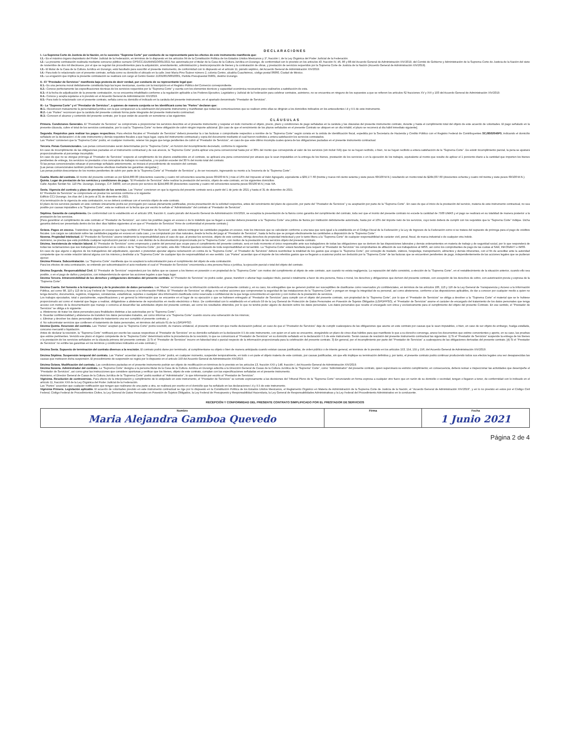DECLARACIONES
I.- La Suprema Corte de Justicia de la Nación, en lo sucesivo "Suprema Corte" por conducto de su representante para los efectos de este instrumento manifiesta que:
I.1.- Es el máximo órgano depositario del Poder Judicial de la Federación, en términos de lo dispuesto en los artículos 94 de la Constitución Política de los Estados Unidos Mexicanos y 1º, fracción I, de la Ley Orgánica del Poder Judicial de la Federación.
I.2.- La presente contratación realizada mediante concurso público sumario CPS/CCJDURANGO/001/2021 fue autorizada por el titular de la Casa de la Cultura Jurídica en Durango, de conformidad con lo previsto en los artículos 43, fracción IV, 46, 86 y 88 del Acuerdo General de Administración XIV/2019, del Comité de Gobierno y Administración de la Suprema Corte de Justicia de la Nación del siete de noviembre de dos mil diecinueve, por el que se regulan los procedimientos para la adquisición, arrendamiento, administración y desincorporación de bienes y la contratación de obras, y prestación de servicios requeridos por la Suprema Corte de Justicia de la Nación (Acuerdo General de Administración XIV/2019).
I.3.- El titular de la Casa de la Cultura Jurídica en Durango, está facultado para suscribir el presente instrumento, de conformidad con lo dispuesto en el artículo 11, párrafo séptimo, del Acuerdo General de Administración XIV/2019.
I.4.- Para todo lo relacionado con el presente contrato, señala como su domicilio el ubicado en la calle José María Pino Suárez número 2, colonia Centro, alcaldía Cuauhtémoc, código postal 06060, Ciudad de México.
I.5.- La erogación que implica la presente contratación se realizará con cargo al Centro Gestor 21331001S0010001, Partida Presupuestal 35801, destino Durango.
II.- El "Prestador de Servicios" manifiesta bajo protesta de decir verdad, por conducto de su representante legal que:
II.1.- Es una persona moral debidamente constituida bajo las leyes mexicanas, cuenta con la inscripción en el Registro Público del Comercio correspondiente.
II.2.- Conoce perfectamente las especificaciones técnicas de los servicios requeridos por la "Suprema Corte" y cuenta con los elementos técnicos y capacidad económica necesarios para realizarlos a satisfacción de esta.
II.3.- A la fecha de adjudicación de la presente contratación, no se encuentra inhabilitado conforme a la regulación aplicable a los Poderes Ejecutivo, Legislativo y Judicial de la Federación para celebrar contratos, asimismo, no se encuentra en ninguno de los supuestos a que se refieren los artículos 62 fracciones XV y XVI y 193 del Acuerdo General de Administración XIV/2019.
II.4.- Conoce y acepta sujetarse a lo previsto en el Acuerdo General de Administración XIV/2019.
II.5.- Para todo lo relacionado con el presente contrato, señala como su domicilio el indicado en la carátula del presente instrumento, en el apartado denominado "Prestador de Servicios".
III.- La "Suprema Corte" y el "Prestador de Servicios", a quienes de manera conjunta se les identificará como las "Partes" declaran que:
III.1.- Reconocen mutuamente la personalidad jurídica con la que comparecen a la celebración del presente instrumento y manifiestan que todas las comunicaciones que se realicen entre ellas se dirigirán a los domicilios indicados en los antecedentes I.4 y II.5 de este instrumento.
III.2.- Las "Partes" reconocen que la carátula del presente contrato forma parte integrante del presente instrumento contractual.
III.3.- Conocen el alcance y contenido del presente contrato, por lo que están de acuerdo en someterse a las siguientes:
CLÁUSULAS
Primera. Condiciones Generales. El "Prestador de Servicios" se compromete a proporcionar los servicios descritos en el presente instrumento y respetar en todo momento el objeto, precio, plazo y condiciones de pago señaladas en la carátula y las cláusulas del presente instrumento contrato, durante y hasta el cumplimiento total del objeto de este acuerdo de voluntades. El pago señalado en la presente cláusula, cubre el total de los servicios contratados, por lo cual la "Suprema Corte" no tiene obligación de cubrir ningún importe adicional. [En caso de que el vencimiento de los plazos señalados en el presente Contrato se ubiquen en un día inhábil, el plazo se recorrerá al día hábil inmediato siguiente].
Segunda. Requisitos para realizar los pagos respectivos. Para efectos fiscales el "Prestador de Servicios" deberá presentar la o las facturas o comprobante respectivo a nombre de la "Suprema Corte" según consta en la cédula de identificación fiscal, expedida por la Secretaría de Hacienda y Crédito Público con el Registro Federal de Contribuyentes SCJ9502046P5, indicando el domicilio señalado en la declaración I.4 de este instrumento y demás requisitos fiscales a que haya lugar, copia del instrumento contractual y copia del documento mediante el cual fueron recibidos a entera satisfacción los servicios contratados.
Las "Partes" convienen que la "Suprema Corte" podrá, en cualquier momento, retener los pagos que tenga pendientes de cubrir al "Prestador de Servicios", en caso de que este último incumpla cuales quiera de las obligaciones pactadas en el presente instrumento contractual.
Tercera. Penas Convencionales. Las penas convencionales serán determinadas por la "Suprema Corte", en función del incumplimiento decretado, conforme lo siguiente:
En caso de incumplimiento de las obligaciones pactadas en el instrumento contractual y de sus anexos, la "Suprema Corte" podrá aplicar una pena convencional hasta por el 30% del monto que corresponda al valor de los servicios (sin incluir IVA) que no se hayan recibido, o bien, no se hayan recibido a entera satisfacción de la "Suprema Corte". De existir incumplimiento parcial, la pena se ajustará proporcionalmente al porcentaje incumplido.
En caso de que no se otorgue prórroga al "Prestador de Servicios" respecto al cumplimiento de los plazos establecidos en el contrato, se aplicará una pena convencional por atrasos que le sean imputables en la entrega de los bienes, prestación de los servicios o en la ejecución de los trabajos, equivalente al monto que resulte de aplicar el 1 porciento diario a la cantidad que importen los bienes pendientes de entrega, los servicios no prestados o los conceptos de trabajos no realizados, y no podrán exceder del 30 % del monto total del contrato.
Si las penas convencionales rebasan el porcentaje señalado anteriormente, se iniciará el procedimiento de rescisión del contrato.
[Las penas convencionales también podrán hacerse efectivas mediante las garantías otorgadas.]
Las penas podrán descontarse de los montos pendientes de cubrir por parte de la "Suprema Corte" al "Prestador de Servicios" y, de ser necesario, ingresando su monto a la Tesorería de la "Suprema Corte".
Cuarta. Monto del contrato. El monto del presente contrato es por $244,860.00 (doscientos cuarenta y cuatro mil ochocientos sesenta pesos 00/100 M.N.) más el 16% del Impuesto al Valor Agregado, equivalente a $39,177.60 (treinta y nueve mil ciento setenta y siete pesos 60/100 M.N.) resultando un monto total de $284,037.60 (doscientos ochenta y cuatro mil treinta y siete pesos 60/100 M.N.).
Quinta. Lugar de prestación de los servicios y condiciones de pago. "El Prestador de Servicios" debe realizar la prestación del servicio, objeto de este contrato, en los siguientes domicilios:
Calle: Aquiles Serdán No. 110 Pte. Durango, Durango, C.P. 34000, con un precio por servicio de $244,860.00 (doscientos cuarenta y cuatro mil ochocientos sesenta pesos 00/100 M.N.) más IVA.
Sexta. Vigencia del contrato y plazo de prestación de los servicios. Las "Partes" convienen en que la vigencia del presente contrato será a partir del 1 de junio de 2021 y hasta el 31 de diciembre de 2021.
El "Prestador de Servicios" se compromete en prestar los servicios conforme a lo siguiente:
Edificio CCJ Durango, los días del 1 de junio al 31 de diciembre de 2021.
A la terminación de la vigencia de esta contratación, no se deberá continuar con el servicio objeto de este contrato.
El plazo de los servicios pactado en este contrato únicamente podrá ser prorrogado por causas plenamente justificadas, previa presentación de la solicitud respectiva, antes del vencimiento del plazo de ejecución, por parte del "Prestador de Servicios" y su aceptación por parte de la "Suprema Corte". En caso de que el inicio de la prestación del servicio, materia de este instrumento contractual, no sea posible por causas imputables a la "Suprema Corte", esta se realizará en la fecha que por escrito le señale el "Administrador" del contrato al "Prestador de Servicios".
Séptima. Garantía de cumplimiento. De conformidad con lo establecido en el artículo 169, fracción II, cuarto párrafo del Acuerdo General de Administración XIV/2019, se exceptúa la presentación de la fianza como garantía del cumplimiento del contrato, toda vez que el monto del presente contrato no excede la cantidad de 7500 UMAS y el pago se realizará en su totalidad de manera posterior a la prestación de los servicios.
[Para garantizar el cumplimiento de este contrato el "Prestador de Servicios", así como los posibles pagos en exceso o de lo indebido que se llegan a suscitar deberá presentar a la "Suprema Corte" una póliza de fianza por institución debidamente autorizada, hasta por el 10% del importe neto de los servicios, cuyo texto deberá de cumplir con los requisitos que la "Suprema Corte" indique. Dicha garantía deberá ser presentada dentro de los diez días hábiles siguientes al en que el "Prestador de Servicios" firme de conformidad el presente contrato.]
Octava. Pagos en exceso. Tratándose de pagos en exceso que haya recibido el "Prestador de Servicios", este deberá reintegrar las cantidades pagadas en exceso, más los intereses que se calcularán conforme a una tasa que será igual a la establecida en el Código Fiscal de la Federación y la Ley de Ingresos de la Federación como si se tratara del supuesto de prórroga para el pago de créditos fiscales. Los cargos se calcularán sobre las cantidades pagadas en exceso en cada caso, y se computarán por días naturales, desde la fecha del pago al "Prestador de Servicios", hasta la fecha que se pongan efectivamente las cantidades a disposición de la "Suprema Corte".
Novena. Propiedad Intelectual. El "Prestador de Servicios" asume totalmente la responsabilidad para el caso de que, al prestar los servicios, objeto de este contrato, infrinja derechos de propiedad intelectual y por lo tanto libera a la "Suprema Corte" de cualquier responsabilidad de carácter civil, penal, fiscal, de marca industrial o de cualquier otra índole.
Asimismo, se precisa que está prohibida cualquier reproducción parcial o total, o uso distinto de la documentación proporcionada por la "Suprema Corte", con motivo de la prestación de los servicios objeto del presente contrato.
Décima. Inexistencia de relación laboral. El "Prestador de Servicios" como empresario y patrón del personal que ocupe para el cumplimiento del presente contrato, será en todo momento el único responsable ante sus trabajadores de todas las obligaciones que se deriven de las disposiciones laborales y demás ordenamientos en materia de trabajo y de seguridad social, por lo que responderá de todas las reclamaciones que sus trabajadores presenten en su contra o de la "Suprema Corte", por tanto, este Alto Tribunal quedará relevado de toda responsabilidad en tal sentido. La "Suprema Corte" estará facultada para requerir al "Prestador de Servicios" los comprobantes de afiliación de sus trabajadores al IMSS, así como los comprobantes de pago de las cuotas al SAR, INFONAVIT e IMSS.
En caso de que alguno o algunos de los trabajadores del adjudicatario, ejecuten o pretendan ejecutar alguna reclamación en contra de la "Suprema Corte", el "Prestador de Servicios" deberá reembolsar la totalidad de los gastos que erogue la "Suprema Corte", por concepto de traslado, viáticos, hospedaje, transportación, alimentos y demás inherentes, con el fin de acreditar ante la autoridad competente que no existe relación laboral alguna con los mismos y deslindar a la "Suprema Corte" de cualquier tipo de responsabilidad en ese sentido. Las "Partes" acuerdan que el importe de los referidos gastos que se llegaran a ocasionar podrá ser deducido por la "Suprema Corte" de las facturas que se encuentren pendientes de pago, independientemente de las acciones legales que se pudieran ejercer.
Décima Primera. Subcontratación. La "Suprema Corte" manifiesta que no aceptará la subcontratación para el cumplimiento del objeto de esta contratación.
Para los efectos de esta contratación, se entiende por subcontratación el acto mediante el cual el "Prestador de Servicios" encomienda a otra persona física o jurídica, la ejecución parcial o total del objeto del contrato.
Décima Segunda. Responsabilidad Civil. El "Prestador de Servicios" responderá por los daños que se causen a los bienes en posesión o en propiedad de la "Suprema Corte" con motivo del cumplimiento al objeto de este contrato, aun cuando no exista negligencia. La reparación del daño consistirá, a elección de la "Suprema Corte", en el restablecimiento de la situación anterior, cuando ello sea posible, o en el pago de daños y perjuicios, con independencia de ejercer las acciones legales a que haya lugar.
Décima Tercera. Intransmisibilidad de los derechos y obligaciones derivados del presente contrato. El "Prestador de Servicios" no podrá ceder, gravar, transferir o afectar bajo cualquier título, parcial o totalmente a favor de otra persona, física o moral, los derechos y obligaciones que deriven del presente contrato, con excepción de los derechos de cobro, con autorización previa y expresa de la "Suprema Corte".
Décima Cuarta. Del fomento a la transparencia y de la protección de datos personales. Las "Partes" reconocen que la información contenida en el presente contrato y, en su caso, los entregables que se generen podrán ser susceptibles de clasificarse como reservados y/o confidenciales, en términos de los artículos 106, 113 y 116 de la Ley General de Transparencia y Acceso a la Información Pública, así como 98, 110 y 113 de la Ley Federal de Transparencia y Acceso a la Información Pública. El "Prestador de Servicios" se obliga a no realizar acciones que comprometan la seguridad de las instalaciones de la "Suprema Corte" o pongan en riesgo la integridad de su personal, así como abstenerse, conforme a las disposiciones aplicables, de dar a conocer por cualquier medio a quien no tenga derecho, documentos, registros, imágenes, constancias, estadísticas, reportes o cualquier otra información clasificada como reservada o confidencial de la que tenga conocimiento en ejercicio y con motivo de la prestación de servicios.
Los trabajos ejecutados, total o parcialmente, especificaciones y en general la información que se encuentre en el lugar de su ejecución o que se hubiesen entregado al "Prestador de Servicios" para cumplir con el objeto del presente contrato, son propiedad de la "Suprema Corte", por lo que el "Prestador de Servicios" se obliga a devolver a la "Suprema Corte" el material que se le hubiese proporcionado así como el material que llegue a realizar, obligándose a abstenerse de reproducirlos en medio electrónico o físico. De conformidad con lo establecido en el artículo 59 de la Ley General de Protección de Datos Personales en Posesión de Sujetos Obligados (LGPDPPSO), el "Prestador de Servicios" asume el carácter de encargado del tratamiento de los datos personales que tenga acceso con motivo de la documentación que maneje o conozca al desarrollar las actividades objeto del presente contrato, así como los resultados obtenidos, por lo que no tendrá poder alguno de decisión sobre los datos personales. Los datos personales que recabe el encargado son única y exclusivamente para el cumplimiento del objeto del presente Contrato. En ese sentido, el "Prestador de Servicios" se obliga a lo siguiente:
a. Abstenerse de tratar los datos personales para finalidades distintas a las autorizadas por la "Suprema Corte";
b. Guardar confidencialidad y abstenerse de transferir los datos personales tratados, así como informar a la "Suprema Corte" cuando ocurra una vulneración de los mismos;
c. Eliminar y devolver los datos personales objeto de tratamiento una vez cumplido el presente contrato, y
d. No subcontratar servicios que conlleven el tratamiento de datos personales, en términos del artículo 61 de la LGPDPPSO.
Décima Quinta. Rescisión del contrato. Las "Partes" aceptan que la "Suprema Corte" podrá rescindir, de manera unilateral, el presente contrato sin que medie declaración judicial, en caso de que el "Prestador de Servicios" deje de cumplir cualesquiera de las obligaciones que asume en este contrato por causas que le sean imputables, o bien, en caso de ser objeto de embargo, huelga estallada, concurso mercantil o liquidación.
Antes de declarar la rescisión, la "Suprema Corte" notificará por escrito las causas respectivas al "Prestador de Servicios" en su domicilio señalado en la declaración II.5 de este instrumento, con quien en el acto se encuentre, otorgándole un plazo de cinco días hábiles para que manifieste lo que a su derecho convenga, anexe los documentos que estime convenientes y aporte, en su caso, las pruebas que estime pertinentes. Vencido ese plazo el órgano competente de la "Suprema Corte" determinará sobre la procedencia de la rescisión, lo que se comunicará al "Prestador de Servicios" en su domicilio señalado en la declaración II.5 de este instrumento. Serán causas de rescisión del presente instrumento contractual las siguientes: 1) Si el "Prestador de Servicios" suspende la entrega de los bienes o la prestación de los servicios señalados en la cláusula primera del presente contrato. 2) Si el "Prestador de Servicios" incurre en falsedad total o parcial respecto de la información proporcionada para la celebración del presente contrato. 3) En general, por el incumplimiento por parte del "Prestador de Servicios" a cualesquiera de las obligaciones derivadas del presente contrato. [4) Si el "Prestador de Servicios" no exhibe las garantías en los términos y condiciones indicados en este contrato.]
Décima Sexta. Supuesto de terminación del contrato diversos a la rescisión. El contrato podrá darse por terminado, al cumplimentarse su objeto o bien de manera anticipada cuando existan causas justificadas, de orden público o de interés general, en términos de lo previsto en los artículos 153, 154, 155 y 156, del Acuerdo General de Administración XIV/2019.
Décima Séptima. Suspensión temporal del contrato. Las "Partes" acuerdan que la "Suprema Corte" podrá, en cualquier momento, suspender temporalmente, en todo o en parte el objeto materia de este contrato, por causas justificadas, sin que ello implique su terminación definitiva y, por tanto, el presente contrato podrá continuar produciendo todos sus efectos legales una vez desaparecidas las causas que motivaron dicha suspensión. El procedimiento de suspensión se regirá por lo dispuesto en el artículo 150 del Acuerdo General de Administración XIV/2019.
Décima Octava. Modificación del contrato. Las condiciones pactadas en el presente instrumento podrán ser objeto de modificación en términos de lo previsto en los artículos 13, fracción XXII y 148, fracción I, del Acuerdo General de Administración XIV/2019.
Décima Novena. Administrador del contrato. La "Suprema Corte" designa a la persona titular de la Casa de la Cultura Jurídica en Durango adscrita a la Dirección General de Casas de la Cultura Jurídica de la "Suprema" Corte", como "Administrador" del presente contrato, quien supervisará su estricto cumplimiento; en consecuencia, deberá revisar e inspeccionar las actividades que desempeñe el "Prestador de Servicios", así como girar las instrucciones que considere oportunas y verificar que los bienes, objeto de este contrato, cumplan con las especificaciones señaladas en el presente instrumento.
Asimismo, el Director General de Casas de la Cultura Jurídica de la "Suprema Corte" podrá sustituir al "Administrador", lo que informarán por escrito al "Prestador de Servicios".
Vigésima. Resolución de controversias. Para efecto de la interpretación y cumplimiento de lo estipulado en este instrumento, el "Prestador de Servicios" se somete expresamente a las decisiones del Tribunal Pleno de la "Suprema Corte" renunciando en forma expresa a cualquier otro fuero que en razón de su domicilio o vecindad, tengan o llegaren a tener, de conformidad con lo indicado en el artículo 11, fracción XXII de la Ley Orgánica del Poder Judicial de la Federación.
Las "Partes" acuerdan que cualquier notificación que tengan que realizarse de una parte a otra, se realizará por escrito en el domicilio que ha señalado en las declaraciones I.4 y II.5 de este instrumento.
Vigésima Primera. Legislación aplicable. El acuerdo de voluntades previsto en este instrumento contractual se rige por lo dispuesto en la Constitución Política de los Estados Unidos Mexicanos, el Reglamento Orgánico en Materia de Administración de la Suprema Corte de Justicia de la Nación, el "Acuerdo General de Administración XIV/2019", y en lo no previsto en estos por el Código Civil Federal, Código Federal de Procedimientos Civiles, la Ley General de Datos Personales en Posesión de Sujetos Obligados, la Ley Federal de Presupuesto y Responsabilidad Hacendaria, la Ley General de Responsabilidades Administrativas y la Ley Federal del Procedimiento Administrativo en lo conducente.
RECEPCIÓN Y CONFORMIDAD DEL PRESENTE CONTRATO SIMPLIFICADO POR EL PRESTADOR DE SERVICIOS
| Nombre Maria Alejandra Gamboa Quevedo | Firma | Fecha 1 Junio 2021 |
| --- | --- | --- |
Página 2 de 4